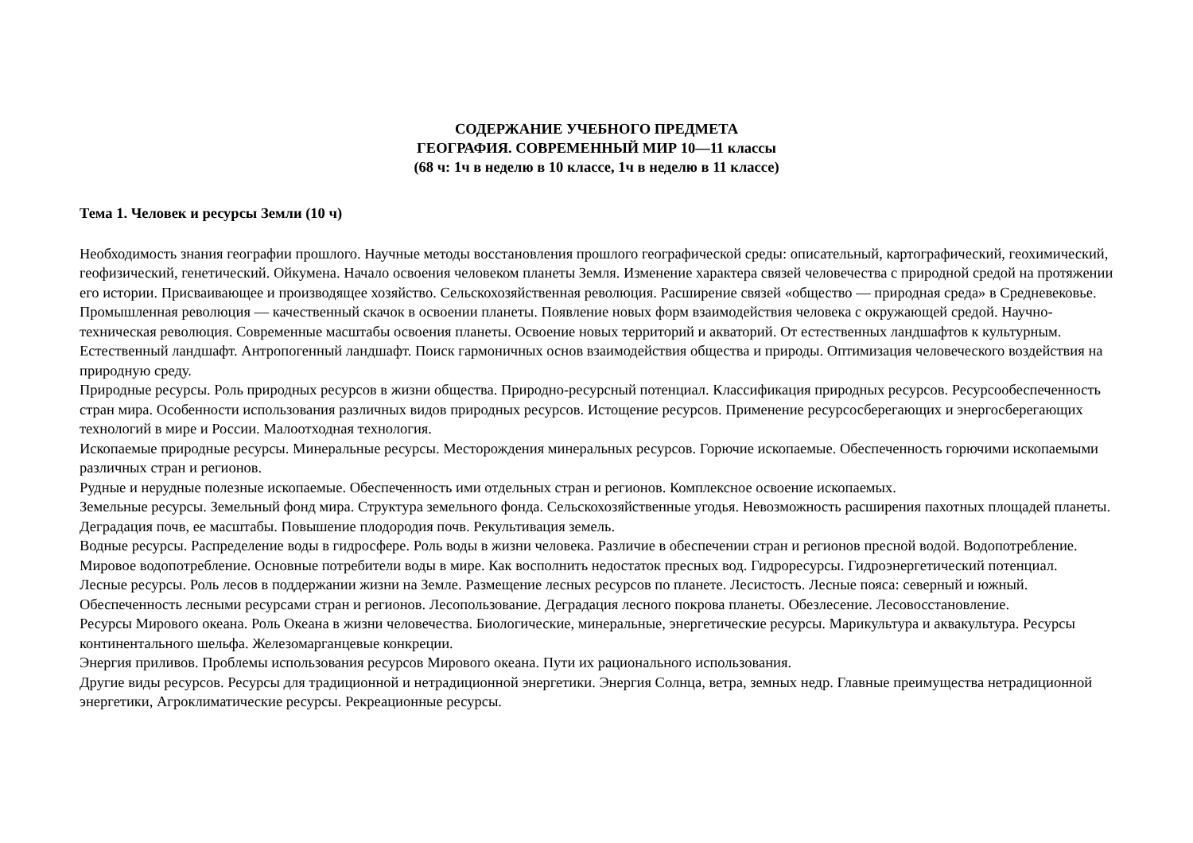СОДЕРЖАНИЕ УЧЕБНОГО ПРЕДМЕТА
ГЕОГРАФИЯ. СОВРЕМЕННЫЙ МИР 10—11 классы
(68 ч: 1ч в неделю в 10 классе, 1ч в неделю в 11 классе)
Тема 1. Человек и ресурсы Земли (10 ч)
Необходимость знания географии прошлого. Научные методы восстановления прошлого географической среды: описательный, картографический, геохимический, геофизический, генетический. Ойкумена. Начало освоения человеком планеты Земля. Изменение характера связей человечества с природной средой на протяжении его истории. Присваивающее и производящее хозяйство. Сельскохозяйственная революция. Расширение связей «общество — природная среда» в Средневековье. Промышленная революция — качественный скачок в освоении планеты. Появление новых форм взаимодействия человека с окружающей средой. Научно-техническая революция. Современные масштабы освоения планеты. Освоение новых территорий и акваторий. От естественных ландшафтов к культурным. Естественный ландшафт. Антропогенный ландшафт. Поиск гармоничных основ взаимодействия общества и природы. Оптимизация человеческого воздействия на природную среду.
Природные ресурсы. Роль природных ресурсов в жизни общества. Природно-ресурсный потенциал. Классификация природных ресурсов. Ресурсообеспеченность стран мира. Особенности использования различных видов природных ресурсов. Истощение ресурсов. Применение ресурсосберегающих и энергосберегающих технологий в мире и России. Малоотходная технология.
Ископаемые природные ресурсы. Минеральные ресурсы. Месторождения минеральных ресурсов. Горючие ископаемые. Обеспеченность горючими ископаемыми различных стран и регионов.
Рудные и нерудные полезные ископаемые. Обеспеченность ими отдельных стран и регионов. Комплексное освоение ископаемых.
Земельные ресурсы. Земельный фонд мира. Структура земельного фонда. Сельскохозяйственные угодья. Невозможность расширения пахотных площадей планеты. Деградация почв, ее масштабы. Повышение плодородия почв. Рекультивация земель.
Водные ресурсы. Распределение воды в гидросфере. Роль воды в жизни человека. Различие в обеспечении стран и регионов пресной водой. Водопотребление. Мировое водопотребление. Основные потребители воды в мире. Как восполнить недостаток пресных вод. Гидроресурсы. Гидроэнергетический потенциал.
Лесные ресурсы. Роль лесов в поддержании жизни на Земле. Размещение лесных ресурсов по планете. Лесистость. Лесные пояса: северный и южный. Обеспеченность лесными ресурсами стран и регионов. Лесопользование. Деградация лесного покрова планеты. Обезлесение. Лесовосстановление.
Ресурсы Мирового океана. Роль Океана в жизни человечества. Биологические, минеральные, энергетические ресурсы. Марикультура и аквакультура. Ресурсы континентального шельфа. Железомарганцевые конкреции.
Энергия приливов. Проблемы использования ресурсов Мирового океана. Пути их рационального использования.
Другие виды ресурсов. Ресурсы для традиционной и нетрадиционной энергетики. Энергия Солнца, ветра, земных недр. Главные преимущества нетрадиционной энергетики, Агроклиматические ресурсы. Рекреационные ресурсы.